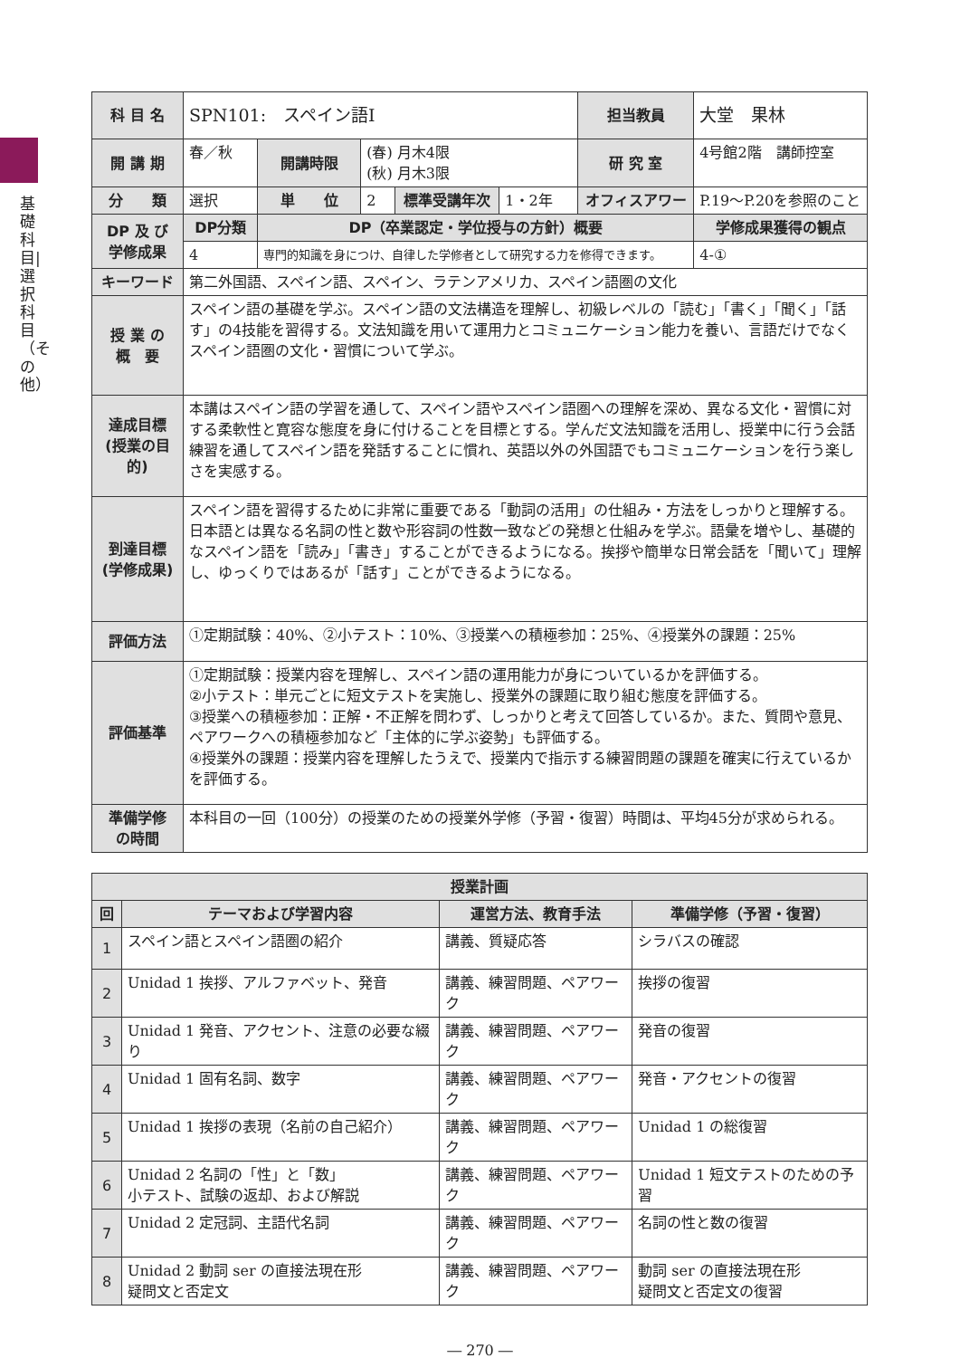基礎科目|選択科目（その他）
| 科 目 名 | SPN101: スペイン語Ⅰ | | | | | 担当教員 | 大堂 果林 | |
| 開 講 期 | 春／秋 | 開講時限 | (春) 月木4限 (秋) 月木3限 | | | 研 究 室 | 4号館2階 講師控室 | |
| 分 類 | 選択 | 単 位 | 2 | 標準受講年次 | 1・2年 | オフィスアワー | P.19〜P.20を参照のこと | |
| DP 及 び 学修成果 | DP分類 | DP（卒業認定・学位授与の方針）概要 | | | | | | 学修成果獲得の観点 |
| | 4 | 専門的知識を身につけ、自律した学修者として研究する力を修得できます。 | | | | | | 4-① |
| キーワード | 第二外国語、スペイン語、スペイン、ラテンアメリカ、スペイン語圏の文化 | | | | | | | |
| 授 業 の 概 要 | スペイン語の基礎を学ぶ。スペイン語の文法構造を理解し、初級レベルの「読む」「書く」「聞く」「話す」の4技能を習得する。文法知識を用いて運用力とコミュニケーション能力を養い、言語だけでなくスペイン語圏の文化・習慣について学ぶ。 | | | | | | | |
| 達成目標 (授業の目的) | 本講はスペイン語の学習を通して、スペイン語やスペイン語圏への理解を深め、異なる文化・習慣に対する柔軟性と寛容な態度を身に付けることを目標とする。学んだ文法知識を活用し、授業中に行う会話練習を通してスペイン語を発話することに慣れ、英語以外の外国語でもコミュニケーションを行う楽しさを実感する。 | | | | | | | |
| 到達目標 (学修成果) | スペイン語を習得するために非常に重要である「動詞の活用」の仕組み・方法をしっかりと理解する。日本語とは異なる名詞の性と数や形容詞の性数一致などの発想と仕組みを学ぶ。語彙を増やし、基礎的なスペイン語を「読み」「書き」することができるようになる。挨拶や簡単な日常会話を「聞いて」理解し、ゆっくりではあるが「話す」ことができるようになる。 | | | | | | | |
| 評価方法 | ①定期試験：40%、②小テスト：10%、③授業への積極参加：25%、④授業外の課題：25% | | | | | | | |
| 評価基準 | ①定期試験：授業内容を理解し、スペイン語の運用能力が身についているかを評価する。 ②小テスト：単元ごとに短文テストを実施し、授業外の課題に取り組む態度を評価する。 ③授業への積極参加：正解・不正解を問わず、しっかりと考えて回答しているか。また、質問や意見、ペアワークへの積極参加など「主体的に学ぶ姿勢」も評価する。 ④授業外の課題：授業内容を理解したうえで、授業内で指示する練習問題の課題を確実に行えているかを評価する。 | | | | | | | |
| 準備学修 の時間 | 本科目の一回（100分）の授業のための授業外学修（予習・復習）時間は、平均45分が求められる。 | | | | | | | |
| 授業計画 | | | |
| --- | --- | --- | --- |
| 回 | テーマおよび学習内容 | 運営方法、教育手法 | 準備学修（予習・復習） |
| 1 | スペイン語とスペイン語圏の紹介 | 講義、質疑応答 | シラバスの確認 |
| 2 | Unidad 1 挨拶、アルファベット、発音 | 講義、練習問題、ペアワーク | 挨拶の復習 |
| 3 | Unidad 1 発音、アクセント、注意の必要な綴り | 講義、練習問題、ペアワーク | 発音の復習 |
| 4 | Unidad 1 固有名詞、数字 | 講義、練習問題、ペアワーク | 発音・アクセントの復習 |
| 5 | Unidad 1 挨拶の表現（名前の自己紹介） | 講義、練習問題、ペアワーク | Unidad 1 の総復習 |
| 6 | Unidad 2 名詞の「性」と「数」 小テスト、試験の返却、および解説 | 講義、練習問題、ペアワーク | Unidad 1 短文テストのための予習 |
| 7 | Unidad 2 定冠詞、主語代名詞 | 講義、練習問題、ペアワーク | 名詞の性と数の復習 |
| 8 | Unidad 2 動詞 ser の直接法現在形 疑問文と否定文 | 講義、練習問題、ペアワーク | 動詞 ser の直接法現在形 疑問文と否定文の復習 |
― 270 ―